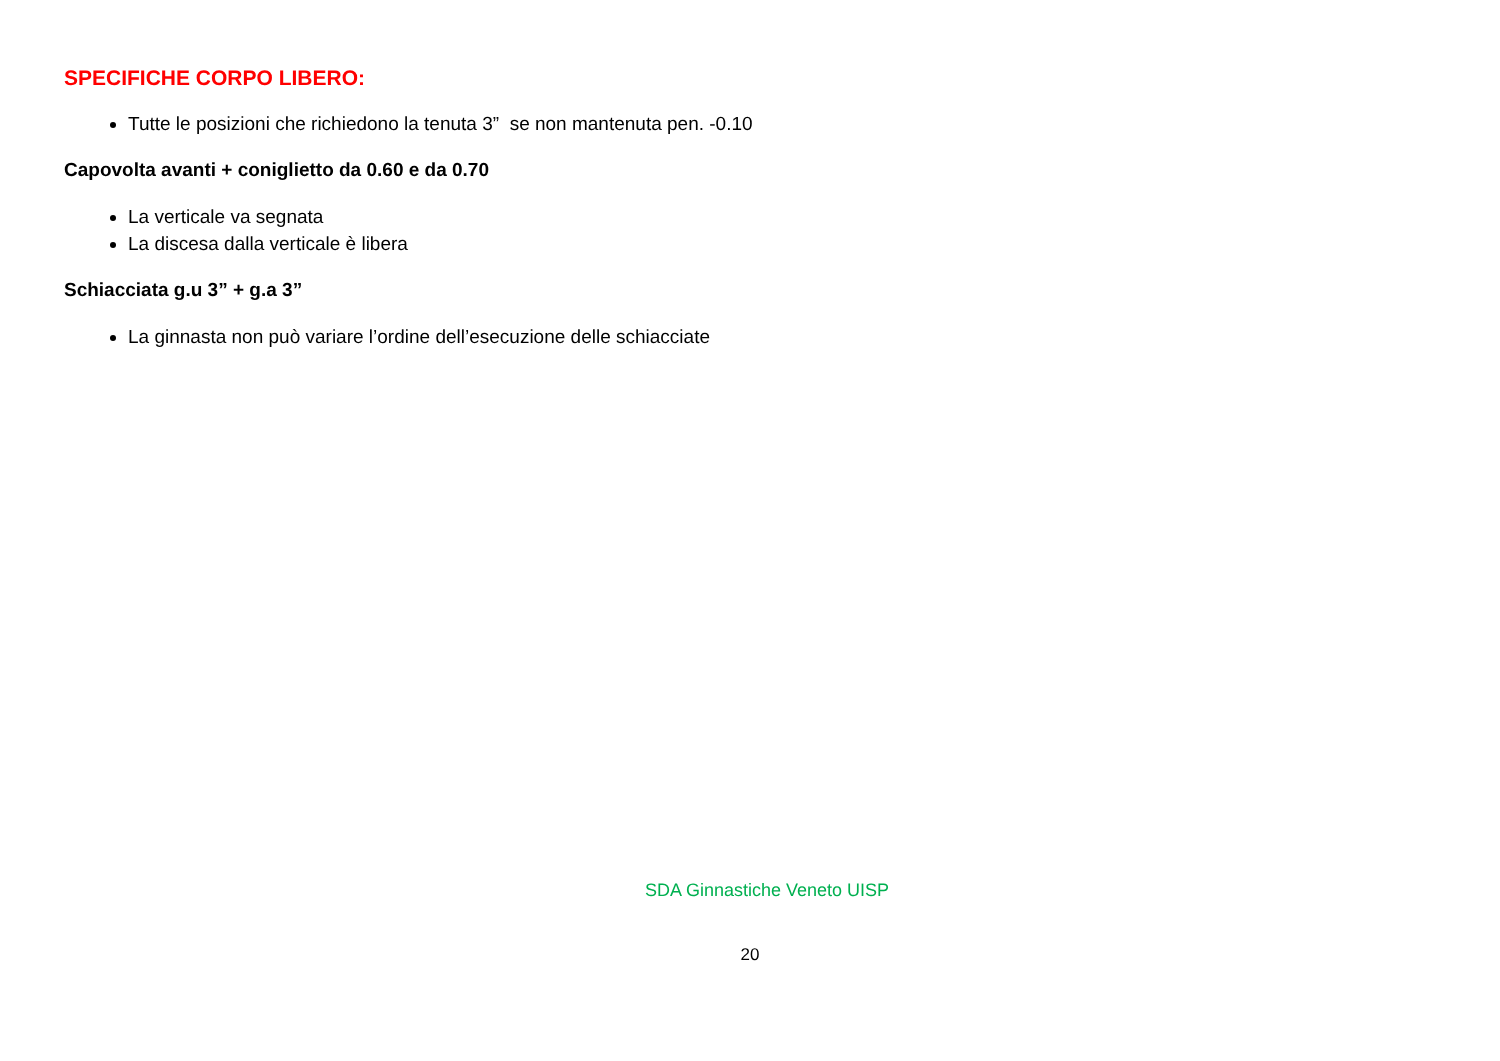SPECIFICHE CORPO LIBERO:
Tutte le posizioni che richiedono la tenuta 3” se non mantenuta pen. -0.10
Capovolta avanti + coniglietto da 0.60 e da 0.70
La verticale va segnata
La discesa dalla verticale è libera
Schiacciata g.u 3” + g.a 3”
La ginnasta non può variare l’ordine dell’esecuzione delle schiacciate
SDA Ginnastiche Veneto UISP
20